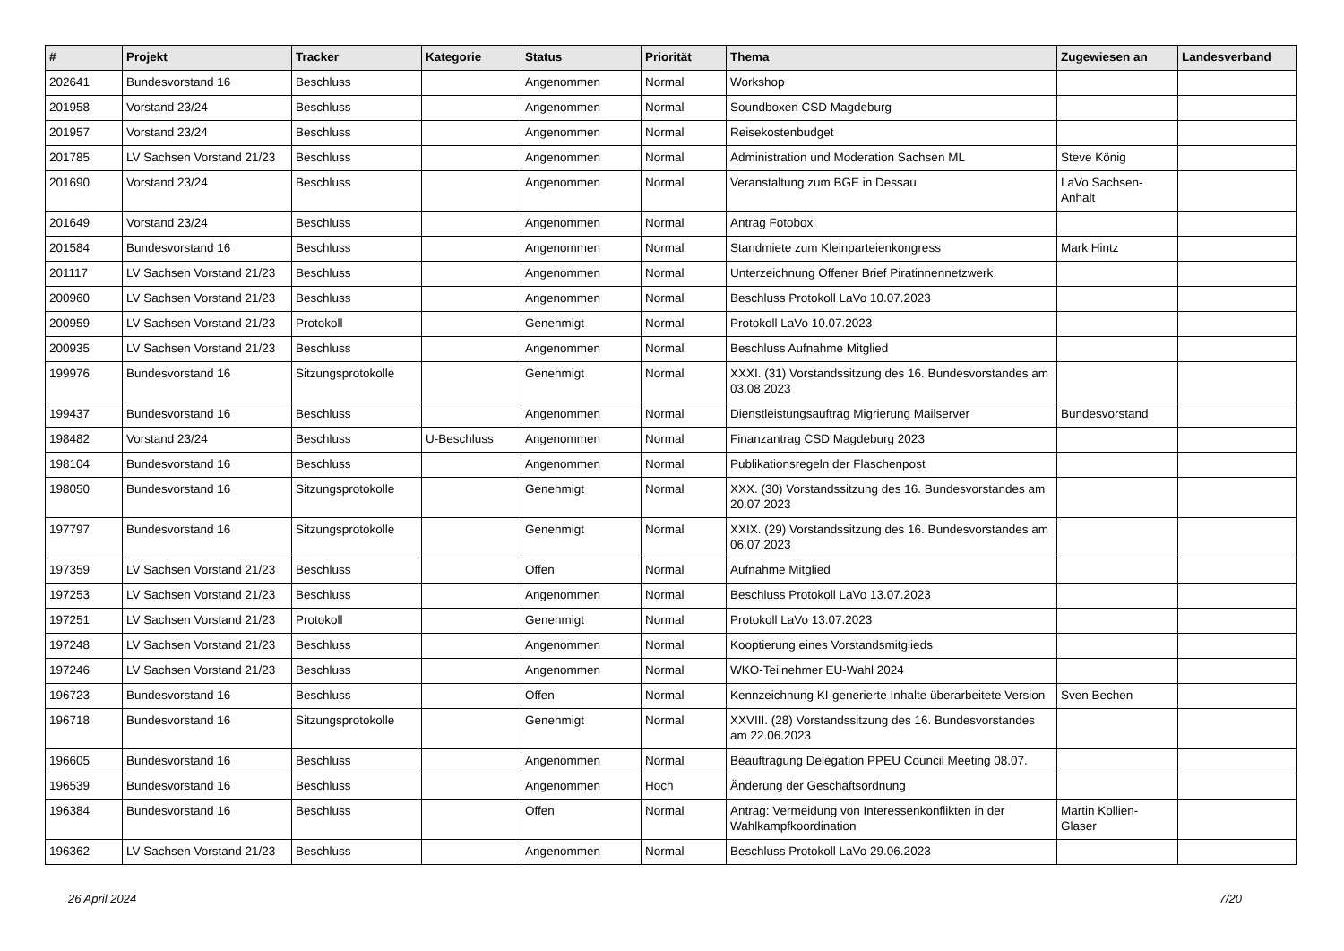| # | Projekt | Tracker | Kategorie | Status | Priorität | Thema | Zugewiesen an | Landesverband |
| --- | --- | --- | --- | --- | --- | --- | --- | --- |
| 202641 | Bundesvorstand 16 | Beschluss | | Angenommen | Normal | Workshop | | |
| 201958 | Vorstand 23/24 | Beschluss | | Angenommen | Normal | Soundboxen CSD Magdeburg | | |
| 201957 | Vorstand 23/24 | Beschluss | | Angenommen | Normal | Reisekostenbudget | | |
| 201785 | LV Sachsen Vorstand 21/23 | Beschluss | | Angenommen | Normal | Administration und Moderation Sachsen ML | Steve König | |
| 201690 | Vorstand 23/24 | Beschluss | | Angenommen | Normal | Veranstaltung zum BGE in Dessau | LaVo Sachsen-Anhalt | |
| 201649 | Vorstand 23/24 | Beschluss | | Angenommen | Normal | Antrag Fotobox | | |
| 201584 | Bundesvorstand 16 | Beschluss | | Angenommen | Normal | Standmiete zum Kleinparteienkongress | Mark Hintz | |
| 201117 | LV Sachsen Vorstand 21/23 | Beschluss | | Angenommen | Normal | Unterzeichnung Offener Brief Piratinnennetzwerk | | |
| 200960 | LV Sachsen Vorstand 21/23 | Beschluss | | Angenommen | Normal | Beschluss Protokoll LaVo 10.07.2023 | | |
| 200959 | LV Sachsen Vorstand 21/23 | Protokoll | | Genehmigt | Normal | Protokoll LaVo 10.07.2023 | | |
| 200935 | LV Sachsen Vorstand 21/23 | Beschluss | | Angenommen | Normal | Beschluss Aufnahme Mitglied | | |
| 199976 | Bundesvorstand 16 | Sitzungsprotokolle | | Genehmigt | Normal | XXXI. (31) Vorstandssitzung des 16. Bundesvorstandes am 03.08.2023 | | |
| 199437 | Bundesvorstand 16 | Beschluss | | Angenommen | Normal | Dienstleistungsauftrag Migrierung Mailserver | Bundesvorstand | |
| 198482 | Vorstand 23/24 | Beschluss | U-Beschluss | Angenommen | Normal | Finanzantrag CSD Magdeburg 2023 | | |
| 198104 | Bundesvorstand 16 | Beschluss | | Angenommen | Normal | Publikationsregeln der Flaschenpost | | |
| 198050 | Bundesvorstand 16 | Sitzungsprotokolle | | Genehmigt | Normal | XXX. (30) Vorstandssitzung des 16. Bundesvorstandes am 20.07.2023 | | |
| 197797 | Bundesvorstand 16 | Sitzungsprotokolle | | Genehmigt | Normal | XXIX. (29) Vorstandssitzung des 16. Bundesvorstandes am 06.07.2023 | | |
| 197359 | LV Sachsen Vorstand 21/23 | Beschluss | | Offen | Normal | Aufnahme Mitglied | | |
| 197253 | LV Sachsen Vorstand 21/23 | Beschluss | | Angenommen | Normal | Beschluss Protokoll LaVo 13.07.2023 | | |
| 197251 | LV Sachsen Vorstand 21/23 | Protokoll | | Genehmigt | Normal | Protokoll LaVo 13.07.2023 | | |
| 197248 | LV Sachsen Vorstand 21/23 | Beschluss | | Angenommen | Normal | Kooptierung eines Vorstandsmitglieds | | |
| 197246 | LV Sachsen Vorstand 21/23 | Beschluss | | Angenommen | Normal | WKO-Teilnehmer EU-Wahl 2024 | | |
| 196723 | Bundesvorstand 16 | Beschluss | | Offen | Normal | Kennzeichnung KI-generierte Inhalte überarbeitete Version | Sven Bechen | |
| 196718 | Bundesvorstand 16 | Sitzungsprotokolle | | Genehmigt | Normal | XXVIII. (28) Vorstandssitzung des 16. Bundesvorstandes am 22.06.2023 | | |
| 196605 | Bundesvorstand 16 | Beschluss | | Angenommen | Normal | Beauftragung Delegation PPEU Council Meeting 08.07. | | |
| 196539 | Bundesvorstand 16 | Beschluss | | Angenommen | Hoch | Änderung der Geschäftsordnung | | |
| 196384 | Bundesvorstand 16 | Beschluss | | Offen | Normal | Antrag: Vermeidung von Interessenkonflikten in der Wahlkampfkoordination | Martin Kollien-Glaser | |
| 196362 | LV Sachsen Vorstand 21/23 | Beschluss | | Angenommen | Normal | Beschluss Protokoll LaVo 29.06.2023 | | |
26 April 2024 7/20